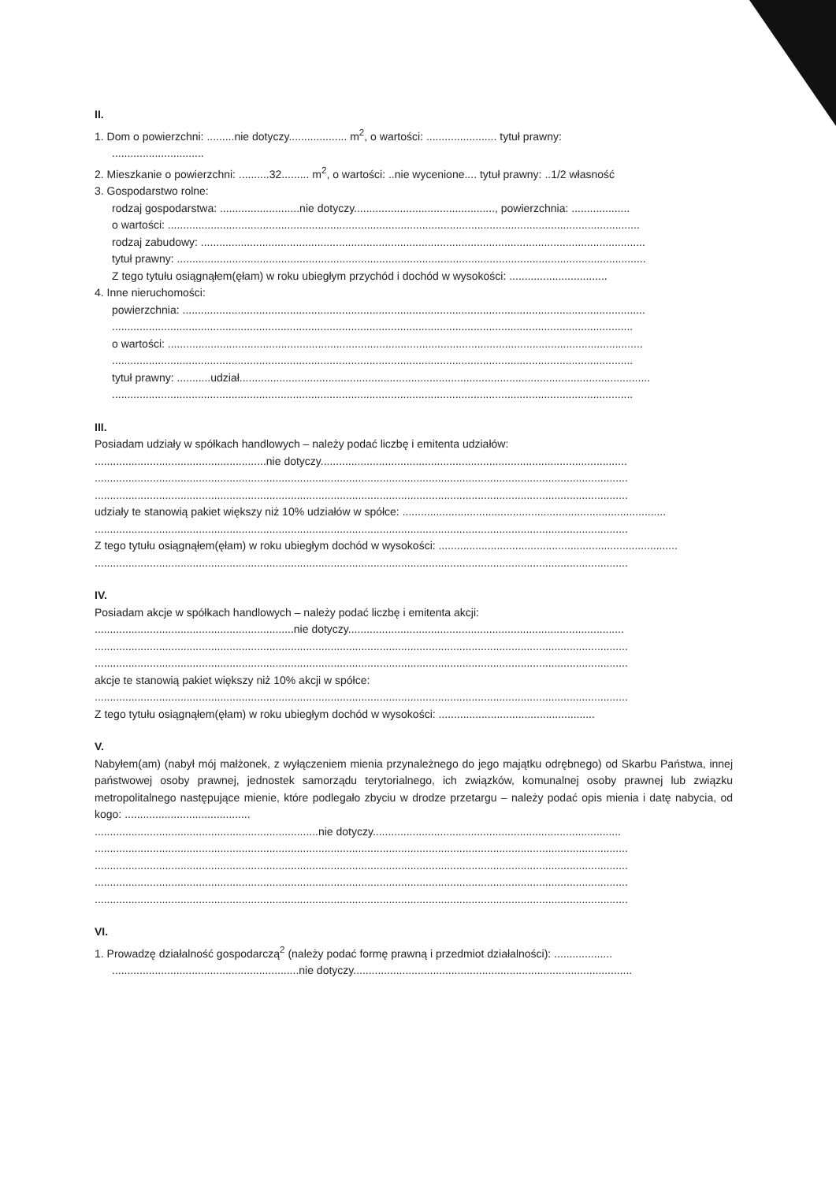II.
1. Dom o powierzchni: .........nie dotyczy................... m<sup>2</sup>, o wartości: ....................... tytuł prawny:
..............................
2. Mieszkanie o powierzchni: ..........32......... m<sup>2</sup>, o wartości: ..nie wycenione.... tytuł prawny: ..1/2 własność
3. Gospodarstwo rolne:
rodzaj gospodarstwa: ..........................nie dotyczy.............................................., powierzchnia: ...................
o wartości: ..........................................................................................................................................................
rodzaj zabudowy: .................................................................................................................................................
tytuł prawny: .........................................................................................................................................................
Z tego tytułu osiągnąłem(ęłam) w roku ubiegłym przychód i dochód w wysokości: ................................
4. Inne nieruchomości:
powierzchnia: .......................................................................................................................................................
..........................................................................................................................................................................
o wartości: ...........................................................................................................................................................
..........................................................................................................................................................................
tytuł prawny: ...........udział......................................................................................................................................
..........................................................................................................................................................................
III.
Posiadam udziały w spółkach handlowych – należy podać liczbę i emitenta udziałów:
........................................................nie dotyczy....................................................................................................
..............................................................................................................................................................................
..............................................................................................................................................................................
udziały te stanowią pakiet większy niż 10% udziałów w spółce: ......................................................................................
..............................................................................................................................................................................
Z tego tytułu osiągnąłem(ęłam) w roku ubiegłym dochód w wysokości: ..............................................................................
..............................................................................................................................................................................
IV.
Posiadam akcje w spółkach handlowych – należy podać liczbę i emitenta akcji:
.................................................................nie dotyczy..........................................................................................
..............................................................................................................................................................................
..............................................................................................................................................................................
akcje te stanowią pakiet większy niż 10% akcji w spółce:
..............................................................................................................................................................................
Z tego tytułu osiągnąłem(ęłam) w roku ubiegłym dochód w wysokości: ...................................................
V.
Nabyłem(am) (nabył mój małżonek, z wyłączeniem mienia przynależnego do jego majątku odrębnego) od Skarbu Państwa, innej państwowej osoby prawnej, jednostek samorządu terytorialnego, ich związków, komunalnej osoby prawnej lub związku metropolitalnego następujące mienie, które podlegało zbyciu w drodze przetargu – należy podać opis mienia i datę nabycia, od kogo: .........................................
.........................................................................nie dotyczy.................................................................................
..............................................................................................................................................................................
..............................................................................................................................................................................
..............................................................................................................................................................................
..............................................................................................................................................................................
VI.
1. Prowadzę działalność gospodarczą<sup>2</sup> (należy podać formę prawną i przedmiot działalności): ...................
.............................................................nie dotyczy...........................................................................................